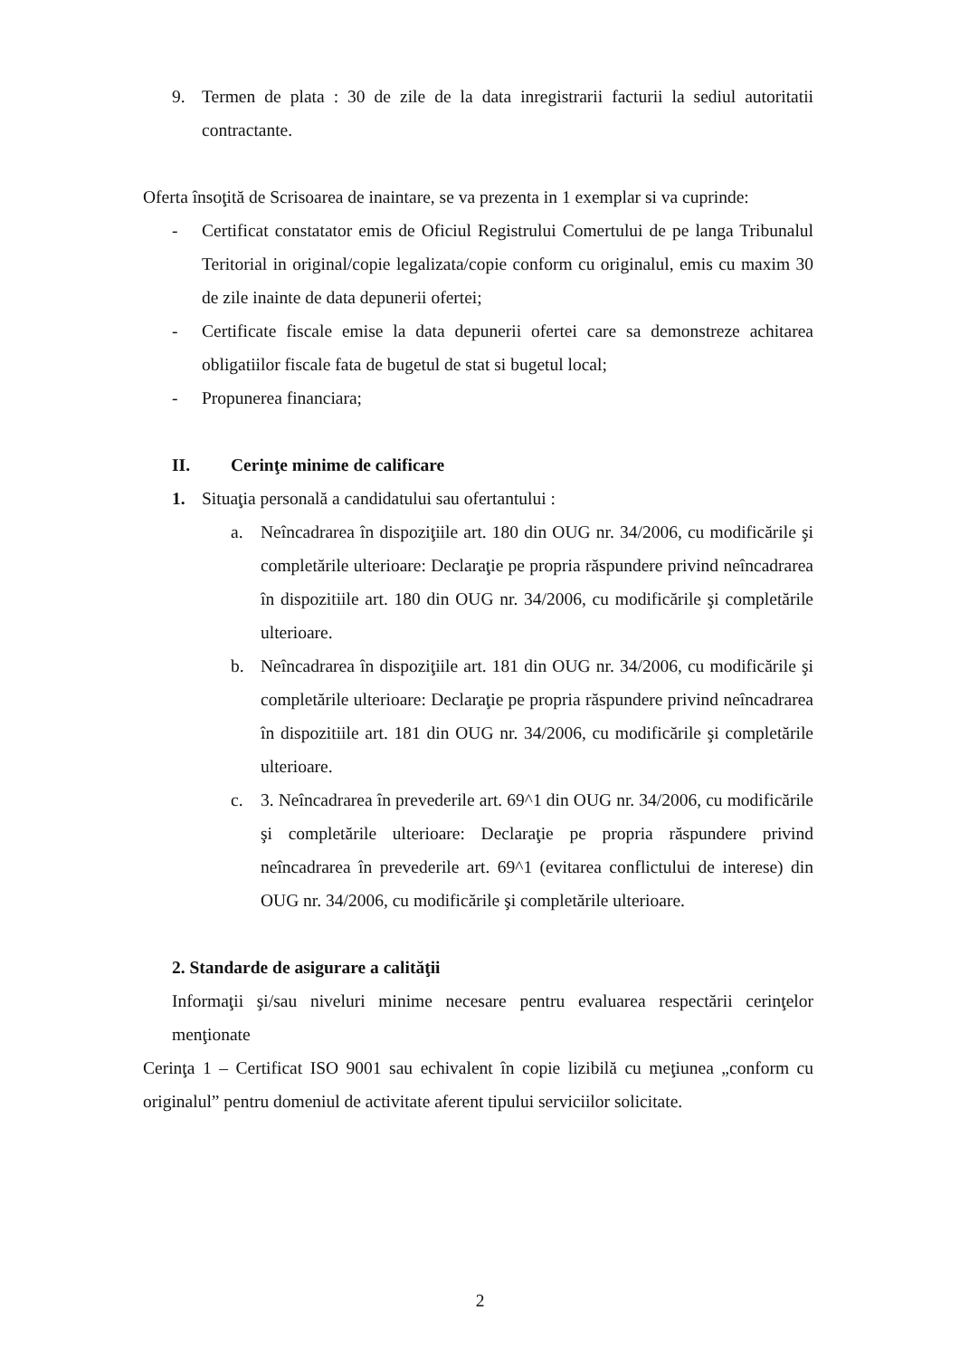9. Termen de plata : 30 de zile de la data inregistrarii facturii la sediul autoritatii contractante.
Oferta însoţită de Scrisoarea de inaintare, se va prezenta in 1 exemplar si va cuprinde:
- Certificat constatator emis de Oficiul Registrului Comertului de pe langa Tribunalul Teritorial in original/copie legalizata/copie conform cu originalul, emis cu maxim 30 de zile inainte de data depunerii ofertei;
- Certificate fiscale emise la data depunerii ofertei care sa demonstreze achitarea obligatiilor fiscale fata de bugetul de stat si bugetul local;
- Propunerea financiara;
II. Cerinţe minime de calificare
1. Situaţia personală a candidatului sau ofertantului :
a. Neîncadrarea în dispoziţiile art. 180 din OUG nr. 34/2006, cu modificările şi completările ulterioare: Declaraţie pe propria răspundere privind neîncadrarea în dispozitiile art. 180 din OUG nr. 34/2006, cu modificările şi completările ulterioare.
b. Neîncadrarea în dispoziţiile art. 181 din OUG nr. 34/2006, cu modificările şi completările ulterioare: Declaraţie pe propria răspundere privind neîncadrarea în dispozitiile art. 181 din OUG nr. 34/2006, cu modificările şi completările ulterioare.
c. 3. Neîncadrarea în prevederile art. 69^1 din OUG nr. 34/2006, cu modificările şi completările ulterioare: Declaraţie pe propria răspundere privind neîncadrarea în prevederile art. 69^1 (evitarea conflictului de interese) din OUG nr. 34/2006, cu modificările şi completările ulterioare.
2. Standarde de asigurare a calităţii
Informaţii şi/sau niveluri minime necesare pentru evaluarea respectării cerinţelor menţionate
Cerinţa 1 – Certificat ISO 9001 sau echivalent în copie lizibilă cu meţiunea „conform cu originalul” pentru domeniul de activitate aferent tipului serviciilor solicitate.
2